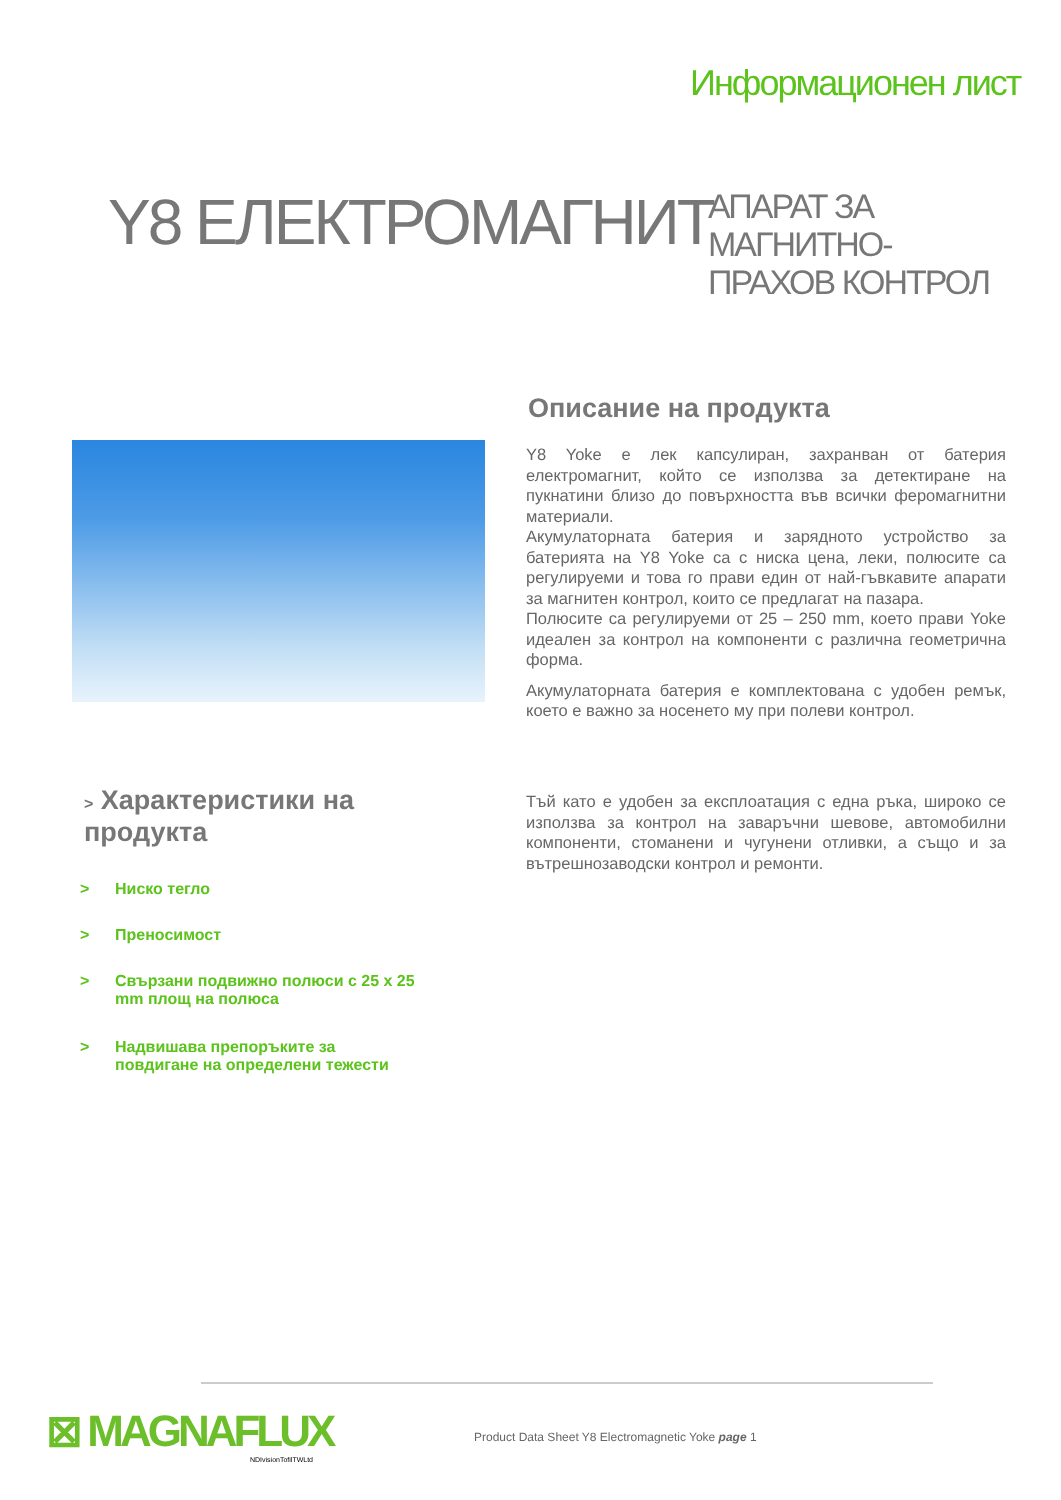Информационен лист
Y8 ЕЛЕКТРОМАГНИТ
АПАРАТ ЗА МАГНИТНО-
ПРАХОВ КОНТРОЛ
Описание на продукта
Y8 Yoke е лек капсулиран, захранван от батерия електромагнит, който се използва за детектиране на пукнатини близо до повърхността във всички феромагнитни материали.
Акумулаторната батерия и зарядното устройство за батерията на Y8 Yoke са с ниска цена, леки, полюсите са регулируеми и това го прави един от най-гъвкавите апарати за магнитен контрол, които се предлагат на пазара.
Полюсите са регулируеми от 25 – 250 mm, което прави Yoke идеален за контрол на компоненти с различна геометрична форма.
Акумулаторната батерия е комплектована с удобен ремък, което е важно за носенето му при полеви контрол.
> Характеристики на
продукта
> Ниско тегло
> Преносимост
> Свързани подвижно полюси с 25 x 25 mm площ на полюса
> Надвишава препоръките за повдигане на определени тежести
Тъй като е удобен за експлоатация с една ръка, широко се използва за контрол на заваръчни шевове, автомобилни компоненти, стоманени и чугунени отливки, а също и за вътрешнозаводски контрол и ремонти.
⊠ MAGNAFLUX
NDIvisionTofilTWLtd
Product Data Sheet Y8 Electromagnetic Yoke page 1